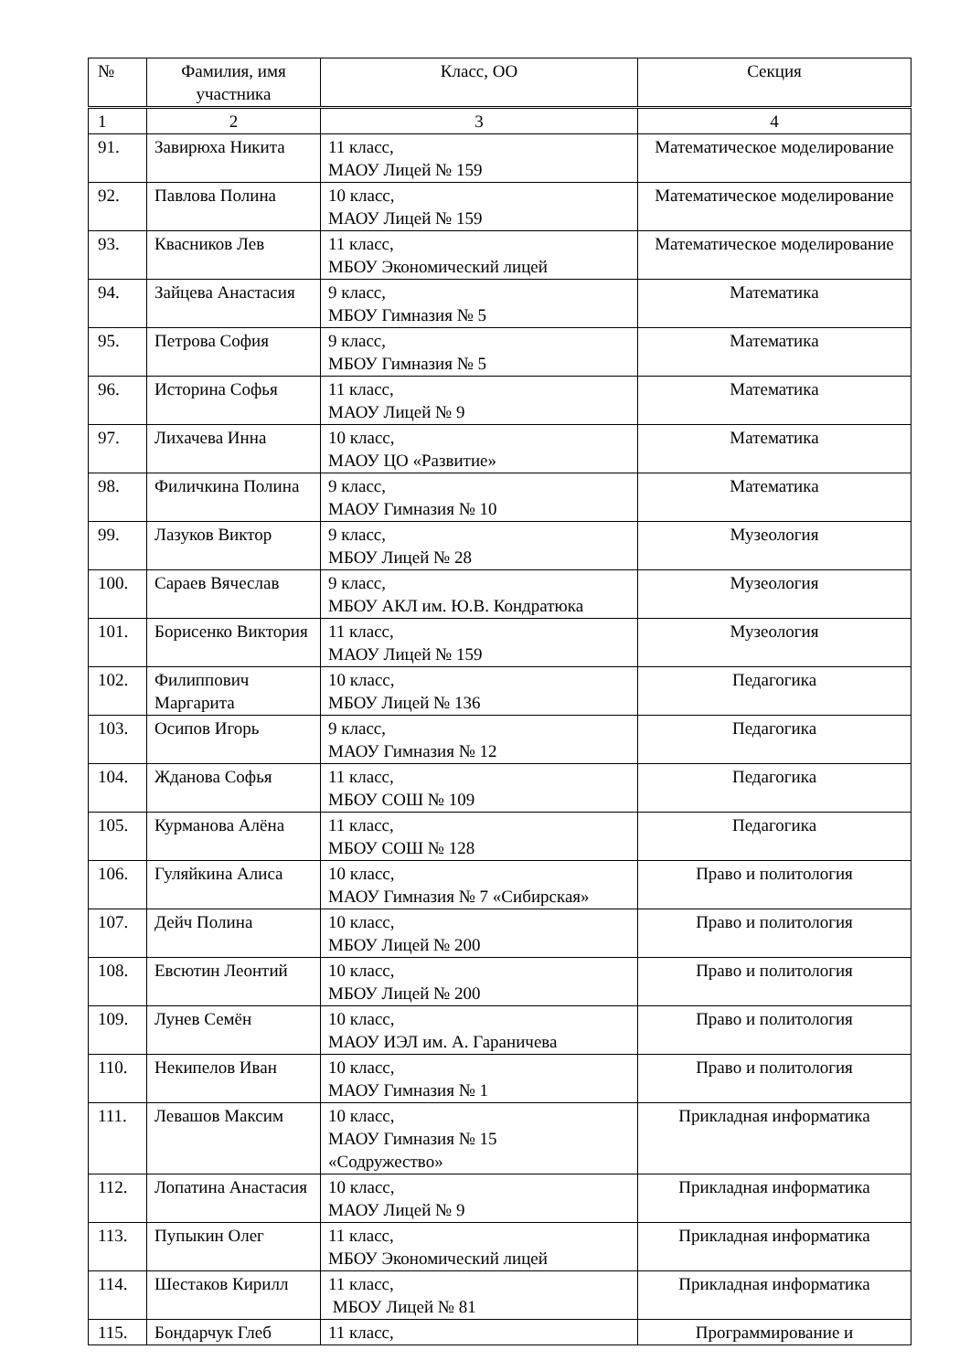| № | Фамилия, имя участника | Класс, ОО | Секция |
| --- | --- | --- | --- |
| 1 | 2 | 3 | 4 |
| 91. | Завирюха Никита | 11 класс, МАОУ Лицей № 159 | Математическое моделирование |
| 92. | Павлова Полина | 10 класс, МАОУ Лицей № 159 | Математическое моделирование |
| 93. | Квасников Лев | 11 класс, МБОУ Экономический лицей | Математическое моделирование |
| 94. | Зайцева Анастасия | 9 класс, МБОУ Гимназия № 5 | Математика |
| 95. | Петрова София | 9 класс, МБОУ Гимназия № 5 | Математика |
| 96. | Историна Софья | 11 класс, МАОУ Лицей № 9 | Математика |
| 97. | Лихачева Инна | 10 класс, МАОУ ЦО «Развитие» | Математика |
| 98. | Филичкина Полина | 9 класс, МАОУ Гимназия № 10 | Математика |
| 99. | Лазуков Виктор | 9 класс, МБОУ Лицей № 28 | Музеология |
| 100. | Сараев Вячеслав | 9 класс, МБОУ АКЛ им. Ю.В. Кондратюка | Музеология |
| 101. | Борисенко Виктория | 11 класс, МАОУ Лицей № 159 | Музеология |
| 102. | Филиппович Маргарита | 10 класс, МБОУ Лицей № 136 | Педагогика |
| 103. | Осипов Игорь | 9 класс, МАОУ Гимназия № 12 | Педагогика |
| 104. | Жданова Софья | 11 класс, МБОУ СОШ № 109 | Педагогика |
| 105. | Курманова Алёна | 11 класс, МБОУ СОШ № 128 | Педагогика |
| 106. | Гуляйкина Алиса | 10 класс, МАОУ Гимназия № 7 «Сибирская» | Право и политология |
| 107. | Дейч Полина | 10 класс, МБОУ Лицей № 200 | Право и политология |
| 108. | Евсютин Леонтий | 10 класс, МБОУ Лицей № 200 | Право и политология |
| 109. | Лунев Семён | 10 класс, МАОУ ИЭЛ им. А. Гараничева | Право и политология |
| 110. | Некипелов Иван | 10 класс, МАОУ Гимназия № 1 | Право и политология |
| 111. | Левашов Максим | 10 класс, МАОУ Гимназия № 15 «Содружество» | Прикладная информатика |
| 112. | Лопатина Анастасия | 10 класс, МАОУ Лицей № 9 | Прикладная информатика |
| 113. | Пупыкин Олег | 11 класс, МБОУ Экономический лицей | Прикладная информатика |
| 114. | Шестаков Кирилл | 11 класс, МБОУ Лицей № 81 | Прикладная информатика |
| 115. | Бондарчук Глеб | 11 класс, | Программирование и |